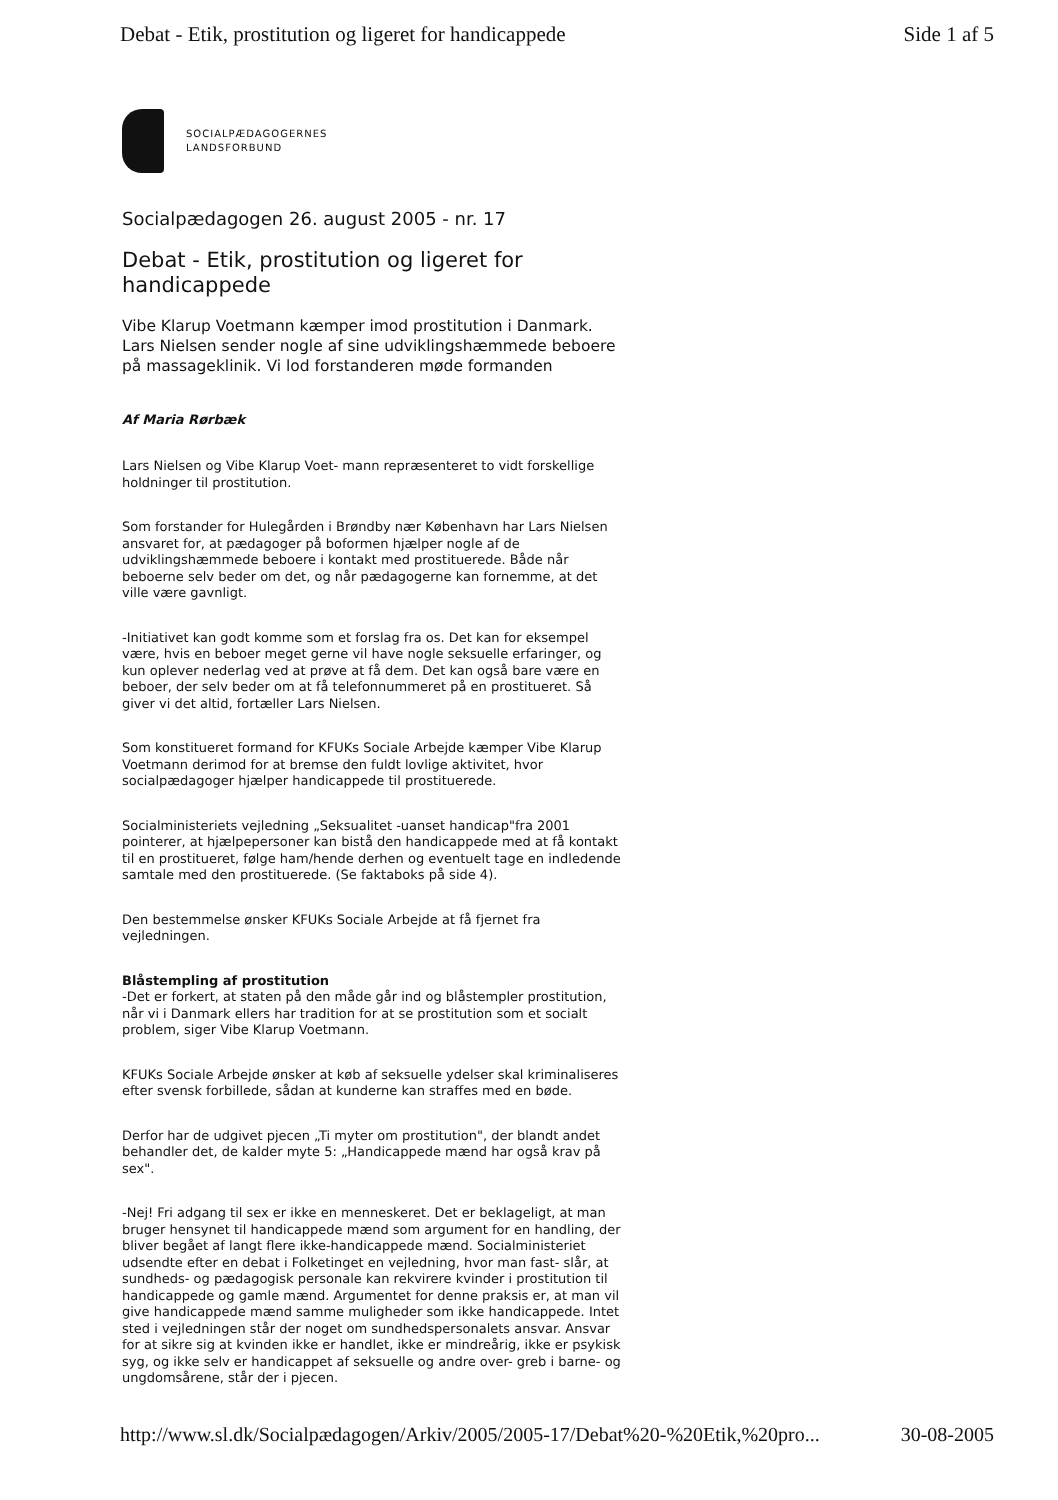Debat - Etik, prostitution og ligeret for handicappede Side 1 af 5
SOCIALPÆDAGOGERNES
LANDSFORBUND
Socialpædagogen 26. august 2005 - nr. 17
Debat - Etik, prostitution og ligeret for handicappede
Vibe Klarup Voetmann kæmper imod prostitution i Danmark. Lars Nielsen sender nogle af sine udviklingshæmmede beboere på massageklinik. Vi lod forstanderen møde formanden
Af Maria Rørbæk
Lars Nielsen og Vibe Klarup Voet- mann repræsenteret to vidt forskellige holdninger til prostitution.
Som forstander for Hulegården i Brøndby nær København har Lars Nielsen ansvaret for, at pædagoger på boformen hjælper nogle af de udviklingshæmmede beboere i kontakt med prostituerede. Både når beboerne selv beder om det, og når pædagogerne kan fornemme, at det ville være gavnligt.
-Initiativet kan godt komme som et forslag fra os. Det kan for eksempel være, hvis en beboer meget gerne vil have nogle seksuelle erfaringer, og kun oplever nederlag ved at prøve at få dem. Det kan også bare være en beboer, der selv beder om at få telefonnummeret på en prostitueret. Så giver vi det altid, fortæller Lars Nielsen.
Som konstitueret formand for KFUKs Sociale Arbejde kæmper Vibe Klarup Voetmann derimod for at bremse den fuldt lovlige aktivitet, hvor socialpædagoger hjælper handicappede til prostituerede.
Socialministeriets vejledning „Seksualitet -uanset handicap"fra 2001 pointerer, at hjælpepersoner kan bistå den handicappede med at få kontakt til en prostitueret, følge ham/hende derhen og eventuelt tage en indledende samtale med den prostituerede. (Se faktaboks på side 4).
Den bestemmelse ønsker KFUKs Sociale Arbejde at få fjernet fra vejledningen.
Blåstempling af prostitution
-Det er forkert, at staten på den måde går ind og blåstempler prostitution, når vi i Danmark ellers har tradition for at se prostitution som et socialt problem, siger Vibe Klarup Voetmann.
KFUKs Sociale Arbejde ønsker at køb af seksuelle ydelser skal kriminaliseres efter svensk forbillede, sådan at kunderne kan straffes med en bøde.
Derfor har de udgivet pjecen „Ti myter om prostitution", der blandt andet behandler det, de kalder myte 5: „Handicappede mænd har også krav på sex".
-Nej! Fri adgang til sex er ikke en menneskeret. Det er beklageligt, at man bruger hensynet til handicappede mænd som argument for en handling, der bliver begået af langt flere ikke-handicappede mænd. Socialministeriet udsendte efter en debat i Folketinget en vejledning, hvor man fast- slår, at sundheds- og pædagogisk personale kan rekvirere kvinder i prostitution til handicappede og gamle mænd. Argumentet for denne praksis er, at man vil give handicappede mænd samme muligheder som ikke handicappede. Intet sted i vejledningen står der noget om sundhedspersonalets ansvar. Ansvar for at sikre sig at kvinden ikke er handlet, ikke er mindreårig, ikke er psykisk syg, og ikke selv er handicappet af seksuelle og andre over- greb i barne- og ungdomsårene, står der i pjecen.
http://www.sl.dk/Socialpædagogen/Arkiv/2005/2005-17/Debat%20-%20Etik,%20pro... 30-08-2005